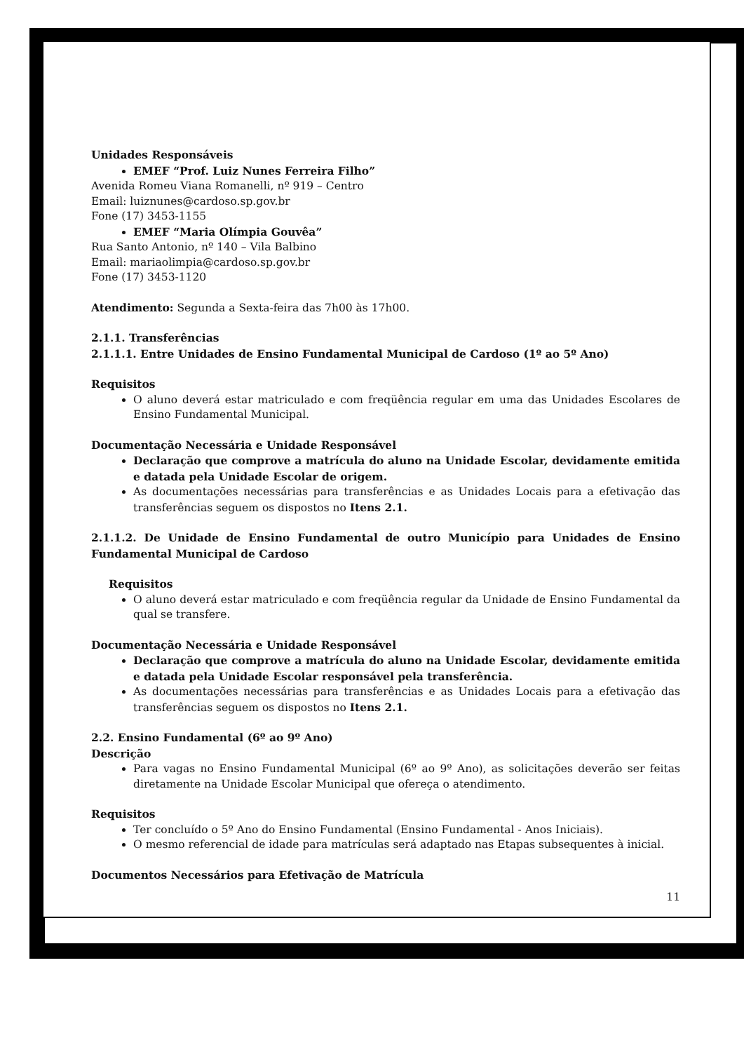Unidades Responsáveis
EMEF “Prof. Luiz Nunes Ferreira Filho”
Avenida Romeu Viana Romanelli, nº 919 – Centro
Email: luiznunes@cardoso.sp.gov.br
Fone (17) 3453-1155
EMEF “Maria Olímpia Gouvêa”
Rua Santo Antonio, nº 140 – Vila Balbino
Email: mariaolimpia@cardoso.sp.gov.br
Fone (17) 3453-1120
Atendimento: Segunda a Sexta-feira das 7h00 às 17h00.
2.1.1. Transferências
2.1.1.1. Entre Unidades de Ensino Fundamental Municipal de Cardoso (1º ao 5º Ano)
Requisitos
O aluno deverá estar matriculado e com freqüência regular em uma das Unidades Escolares de Ensino Fundamental Municipal.
Documentação Necessária e Unidade Responsável
Declaração que comprove a matrícula do aluno na Unidade Escolar, devidamente emitida e datada pela Unidade Escolar de origem.
As documentações necessárias para transferências e as Unidades Locais para a efetivação das transferências seguem os dispostos no Itens 2.1.
2.1.1.2. De Unidade de Ensino Fundamental de outro Município para Unidades de Ensino Fundamental Municipal de Cardoso
Requisitos
O aluno deverá estar matriculado e com freqüência regular da Unidade de Ensino Fundamental da qual se transfere.
Documentação Necessária e Unidade Responsável
Declaração que comprove a matrícula do aluno na Unidade Escolar, devidamente emitida e datada pela Unidade Escolar responsável pela transferência.
As documentações necessárias para transferências e as Unidades Locais para a efetivação das transferências seguem os dispostos no Itens 2.1.
2.2. Ensino Fundamental (6º ao 9º Ano)
Descrição
Para vagas no Ensino Fundamental Municipal (6º ao 9º Ano), as solicitações deverão ser feitas diretamente na Unidade Escolar Municipal que ofereça o atendimento.
Requisitos
Ter concluído o 5º Ano do Ensino Fundamental (Ensino Fundamental - Anos Iniciais).
O mesmo referencial de idade para matrículas será adaptado nas Etapas subsequentes à inicial.
Documentos Necessários para Efetivação de Matrícula
11